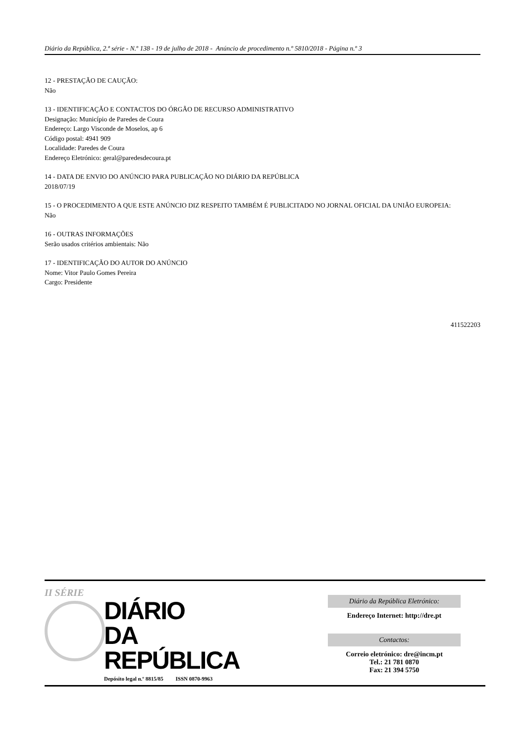Diário da República, 2.ª série - N.º 138 - 19 de julho de 2018 - Anúncio de procedimento n.º 5810/2018 - Página n.º 3
12 - PRESTAÇÃO DE CAUÇÃO:
Não
13 - IDENTIFICAÇÃO E CONTACTOS DO ÓRGÃO DE RECURSO ADMINISTRATIVO
Designação: Município de Paredes de Coura
Endereço: Largo Visconde de Moselos, ap 6
Código postal: 4941 909
Localidade: Paredes de Coura
Endereço Eletrónico: geral@paredesdecoura.pt
14 - DATA DE ENVIO DO ANÚNCIO PARA PUBLICAÇÃO NO DIÁRIO DA REPÚBLICA
2018/07/19
15 - O PROCEDIMENTO A QUE ESTE ANÚNCIO DIZ RESPEITO TAMBÉM É PUBLICITADO NO JORNAL OFICIAL DA UNIÃO EUROPEIA:
Não
16 - OUTRAS INFORMAÇÕES
Serão usados critérios ambientais: Não
17 - IDENTIFICAÇÃO DO AUTOR DO ANÚNCIO
Nome: Vitor Paulo Gomes Pereira
Cargo: Presidente
411522203
II SÉRIE
DIÁRIO
DA REPÚBLICA
Depósito legal n.º 8815/85 ISSN 0870-9963
Diário da República Eletrónico:
Endereço Internet: http://dre.pt
Contactos:
Correio eletrónico: dre@incm.pt
Tel.: 21 781 0870
Fax: 21 394 5750